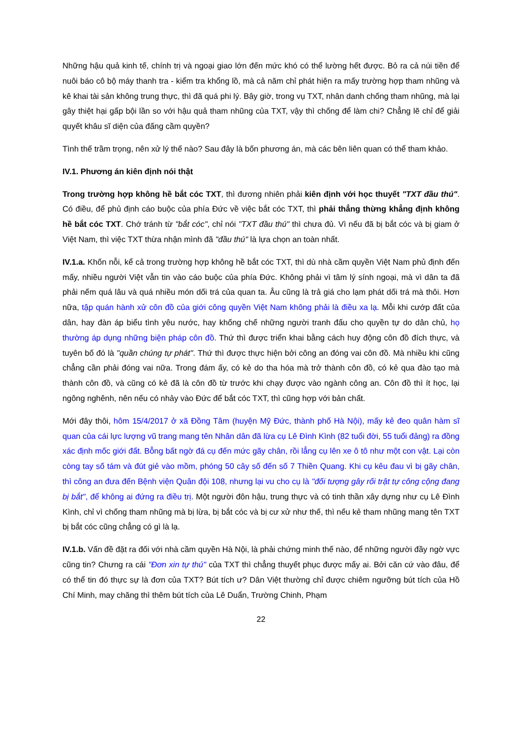Những hậu quả kinh tế, chính trị và ngoại giao lớn đến mức khó có thể lường hết được. Bỏ ra cả núi tiền để nuôi báo cô bộ máy thanh tra - kiểm tra khổng lồ, mà cả năm chỉ phát hiện ra mấy trường hợp tham nhũng và kê khai tài sản không trung thực, thì đã quá phi lý. Bây giờ, trong vụ TXT, nhân danh chống tham nhũng, mà lại gây thiệt hại gấp bội lần so với hậu quả tham nhũng của TXT, vậy thì chống để làm chi? Chẳng lẽ chỉ để giải quyết khâu sĩ diện của đấng cầm quyền?
Tình thế trầm trọng, nên xử lý thế nào? Sau đây là bốn phương án, mà các bên liên quan có thể tham khảo.
IV.1. Phương án kiên định nói thật
Trong trường hợp không hề bắt cóc TXT, thì đương nhiên phải kiên định với học thuyết "TXT đầu thú". Có điều, để phủ định cáo buộc của phía Đức về việc bắt cóc TXT, thì phải thẳng thừng khẳng định không hề bắt cóc TXT. Chớ tránh từ "bắt cóc", chỉ nói "TXT đầu thú" thì chưa đủ. Vì nếu đã bị bắt cóc và bị giam ở Việt Nam, thì việc TXT thừa nhận mình đã "đầu thú" là lựa chọn an toàn nhất.
IV.1.a. Khốn nỗi, kể cả trong trường hợp không hề bắt cóc TXT, thì dù nhà cầm quyền Việt Nam phủ định đến mấy, nhiều người Việt vẫn tin vào cáo buộc của phía Đức. Không phải vì tâm lý sính ngoại, mà vì dân ta đã phải nếm quá lâu và quá nhiều món dối trá của quan ta. Âu cũng là trả giá cho lạm phát dối trá mà thôi. Hơn nữa, tập quán hành xử côn đồ của giới công quyền Việt Nam không phải là điều xa lạ. Mỗi khi cướp đất của dân, hay đàn áp biểu tình yêu nước, hay khống chế những người tranh đấu cho quyền tự do dân chủ, họ thường áp dụng những biện pháp côn đồ. Thứ thì được triển khai bằng cách huy động côn đồ đích thực, và tuyên bố đó là "quần chúng tự phát". Thứ thì được thực hiện bởi công an đóng vai côn đồ. Mà nhiều khi cũng chẳng cần phải đóng vai nữa. Trong đám ấy, có kẻ do tha hóa mà trở thành côn đồ, có kẻ qua đào tạo mà thành côn đồ, và cũng có kẻ đã là côn đồ từ trước khi chạy được vào ngành công an. Côn đồ thì ít học, lại ngông nghênh, nên nếu có nhảy vào Đức để bắt cóc TXT, thì cũng hợp với bản chất.
Mới đây thôi, hôm 15/4/2017 ở xã Đồng Tâm (huyện Mỹ Đức, thành phố Hà Nội), mấy kẻ đeo quân hàm sĩ quan của cái lực lượng vũ trang mang tên Nhân dân đã lừa cụ Lê Đình Kình (82 tuổi đời, 55 tuổi đảng) ra đồng xác định mốc giới đất. Bỗng bất ngờ đá cụ đến mức gãy chân, rồi lẳng cụ lên xe ô tô như một con vật. Lại còn còng tay số tám và đút giẻ vào mồm, phóng 50 cây số đến số 7 Thiền Quang. Khi cụ kêu đau vì bị gãy chân, thì công an đưa đến Bệnh viện Quân đội 108, nhưng lại vu cho cụ là "đối tượng gây rối trật tự công cộng đang bị bắt", để không ai đứng ra điều trị. Một người đôn hậu, trung thực và có tinh thần xây dựng như cụ Lê Đình Kình, chỉ vì chống tham nhũng mà bị lừa, bị bắt cóc và bị cư xử như thế, thì nếu kẻ tham nhũng mang tên TXT bị bắt cóc cũng chẳng có gì là lạ.
IV.1.b. Vấn đề đặt ra đối với nhà cầm quyền Hà Nội, là phải chứng minh thế nào, để những người đầy ngờ vực cũng tin? Chưng ra cái "Đơn xin tự thú" của TXT thì chẳng thuyết phục được mấy ai. Bởi căn cứ vào đâu, để có thể tin đó thực sự là đơn của TXT? Bút tích ư? Dân Việt thường chỉ được chiêm ngưỡng bút tích của Hồ Chí Minh, may chăng thì thêm bút tích của Lê Duẩn, Trường Chinh, Phạm
22